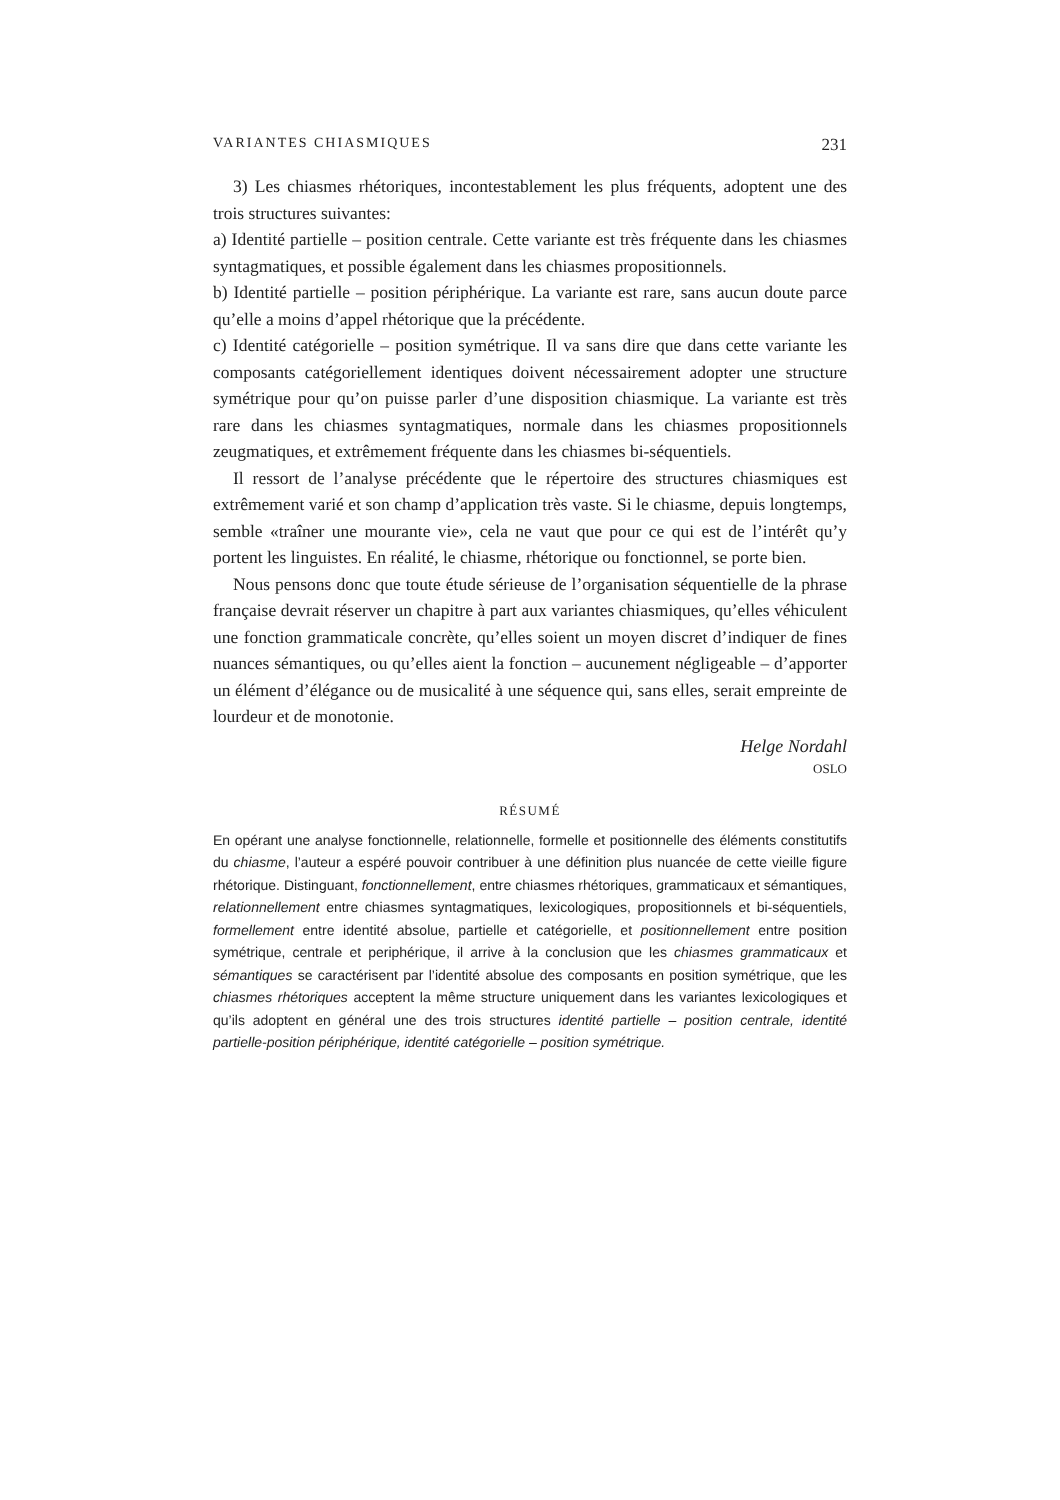VARIANTES CHIASMIQUES 231
3) Les chiasmes rhétoriques, incontestablement les plus fréquents, adoptent une des trois structures suivantes:
a) Identité partielle – position centrale. Cette variante est très fréquente dans les chiasmes syntagmatiques, et possible également dans les chiasmes propositionnels.
b) Identité partielle – position périphérique. La variante est rare, sans aucun doute parce qu’elle a moins d’appel rhétorique que la précédente.
c) Identité catégorielle – position symétrique. Il va sans dire que dans cette variante les composants catégoriellement identiques doivent nécessairement adopter une structure symétrique pour qu’on puisse parler d’une disposition chiasmique. La variante est très rare dans les chiasmes syntagmatiques, normale dans les chiasmes propositionnels zeugmatiques, et extrêmement fréquente dans les chiasmes bi-séquentiels.
Il ressort de l’analyse précédente que le répertoire des structures chiasmiques est extrêmement varié et son champ d’application très vaste. Si le chiasme, depuis longtemps, semble «traîner une mourante vie», cela ne vaut que pour ce qui est de l’intérêt qu’y portent les linguistes. En réalité, le chiasme, rhétorique ou fonctionnel, se porte bien.
Nous pensons donc que toute étude sérieuse de l’organisation séquentielle de la phrase française devrait réserver un chapitre à part aux variantes chiasmiques, qu’elles véhiculent une fonction grammaticale concrète, qu’elles soient un moyen discret d’indiquer de fines nuances sémantiques, ou qu’elles aient la fonction – aucunement négligeable – d’apporter un élément d’élégance ou de musicalité à une séquence qui, sans elles, serait empreinte de lourdeur et de monotonie.
Helge Nordahl
OSLO
RÉSUMÉ
En opérant une analyse fonctionnelle, relationnelle, formelle et positionnelle des éléments constitutifs du chiasme, l’auteur a espéré pouvoir contribuer à une définition plus nuancée de cette vieille figure rhétorique. Distinguant, fonctionnellement, entre chiasmes rhétoriques, grammaticaux et sémantiques, relationnellement entre chiasmes syntagmatiques, lexicologiques, propositionnels et bi-séquentiels, formellement entre identité absolue, partielle et catégorielle, et positionnellement entre position symétrique, centrale et periphérique, il arrive à la conclusion que les chiasmes grammaticaux et sémantiques se caractérisent par l’identité absolue des composants en position symétrique, que les chiasmes rhétoriques acceptent la même structure uniquement dans les variantes lexicologiques et qu’ils adoptent en général une des trois structures identité partielle – position centrale, identité partielle-position périphérique, identité catégorielle – position symétrique.